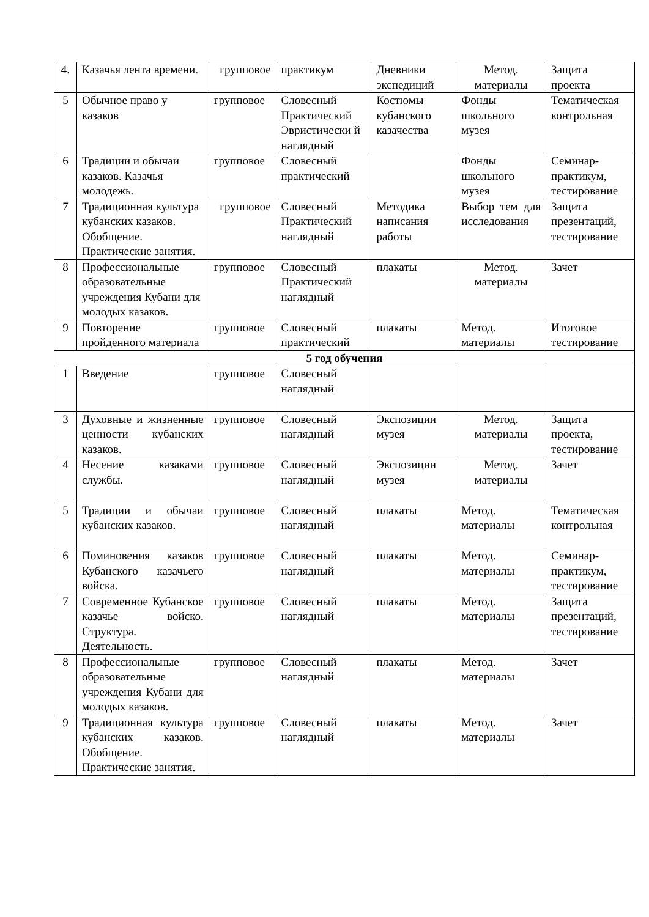| 4. | Казачья лента времени. | групповое | практикум | Дневники экспедиций | Метод. материалы | Защита проекта |
| 5 | Обычное право у казаков | групповое | Словесный Практический Эвристически й наглядный | Костюмы кубанского казачества | Фонды школьного музея | Тематическая контрольная |
| 6 | Традиции и обычаи казаков. Казачья молодежь. | групповое | Словесный практический | | Фонды школьного музея | Семинар-практикум, тестирование |
| 7 | Традиционная культура кубанских казаков. Обобщение. Практические занятия. | групповое | Словесный Практический наглядный | Методика написания работы | Выбор тем для исследования | Защита презентаций, тестирование |
| 8 | Профессиональные образовательные учреждения Кубани для молодых казаков. | групповое | Словесный Практический наглядный | плакаты | Метод. материалы | Зачет |
| 9 | Повторение пройденного материала | групповое | Словесный практический | плакаты | Метод. материалы | Итоговое тестирование |
| 5 год обучения | | | | | | |
| 1 | Введение | групповое | Словесный наглядный | | | |
| 3 | Духовные и жизненные ценности кубанских казаков. | групповое | Словесный наглядный | Экспозиции музея | Метод. материалы | Защита проекта, тестирование |
| 4 | Несение казаками службы. | групповое | Словесный наглядный | Экспозиции музея | Метод. материалы | Зачет |
| 5 | Традиции и обычаи кубанских казаков. | групповое | Словесный наглядный | плакаты | Метод. материалы | Тематическая контрольная |
| 6 | Поминовения казаков Кубанского казачьего войска. | групповое | Словесный наглядный | плакаты | Метод. материалы | Семинар-практикум, тестирование |
| 7 | Современное Кубанское казачье войско. Структура. Деятельность. | групповое | Словесный наглядный | плакаты | Метод. материалы | Защита презентаций, тестирование |
| 8 | Профессиональные образовательные учреждения Кубани для молодых казаков. | групповое | Словесный наглядный | плакаты | Метод. материалы | Зачет |
| 9 | Традиционная культура кубанских казаков. Обобщение. Практические занятия. | групповое | Словесный наглядный | плакаты | Метод. материалы | Зачет |